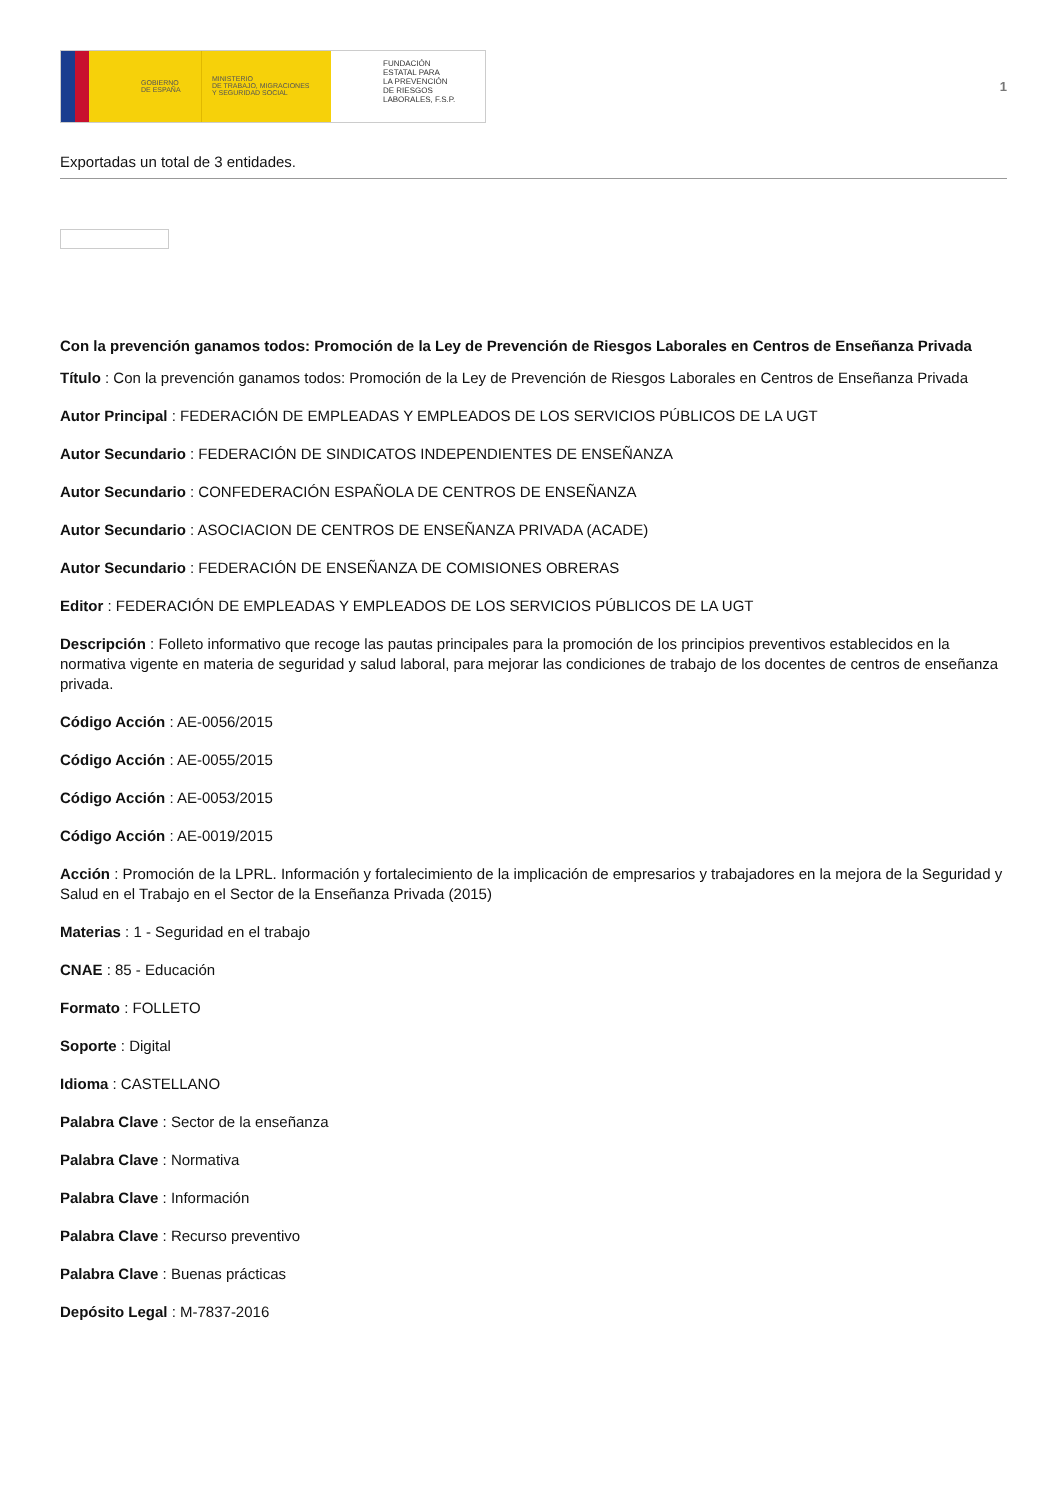GOBIERNO
DE ESPAÑA
MINISTERIO
DE TRABAJO, MIGRACIONES
Y SEGURIDAD SOCIAL
FUNDACIÓN
ESTATAL PARA
LA PREVENCIÓN
DE RIESGOS
LABORALES, F.S.P.
1
Exportadas un total de 3 entidades.
Con la prevención ganamos todos: Promoción de la Ley de Prevención de Riesgos Laborales en Centros de Enseñanza Privada
Título : Con la prevención ganamos todos: Promoción de la Ley de Prevención de Riesgos Laborales en Centros de Enseñanza Privada
Autor Principal : FEDERACIÓN DE EMPLEADAS Y EMPLEADOS DE LOS SERVICIOS PÚBLICOS DE LA UGT
Autor Secundario : FEDERACIÓN DE SINDICATOS INDEPENDIENTES DE ENSEÑANZA
Autor Secundario : CONFEDERACIÓN ESPAÑOLA DE CENTROS DE ENSEÑANZA
Autor Secundario : ASOCIACION DE CENTROS DE ENSEÑANZA PRIVADA (ACADE)
Autor Secundario : FEDERACIÓN DE ENSEÑANZA DE COMISIONES OBRERAS
Editor : FEDERACIÓN DE EMPLEADAS Y EMPLEADOS DE LOS SERVICIOS PÚBLICOS DE LA UGT
Descripción : Folleto informativo que recoge las pautas principales para la promoción de los principios preventivos establecidos en la normativa vigente en materia de seguridad y salud laboral, para mejorar las condiciones de trabajo de los docentes de centros de enseñanza privada.
Código Acción : AE-0056/2015
Código Acción : AE-0055/2015
Código Acción : AE-0053/2015
Código Acción : AE-0019/2015
Acción : Promoción de la LPRL. Información y fortalecimiento de la implicación de empresarios y trabajadores en la mejora de la Seguridad y Salud en el Trabajo en el Sector de la Enseñanza Privada (2015)
Materias : 1 - Seguridad en el trabajo
CNAE : 85 - Educación
Formato : FOLLETO
Soporte : Digital
Idioma : CASTELLANO
Palabra Clave : Sector de la enseñanza
Palabra Clave : Normativa
Palabra Clave : Información
Palabra Clave : Recurso preventivo
Palabra Clave : Buenas prácticas
Depósito Legal : M-7837-2016